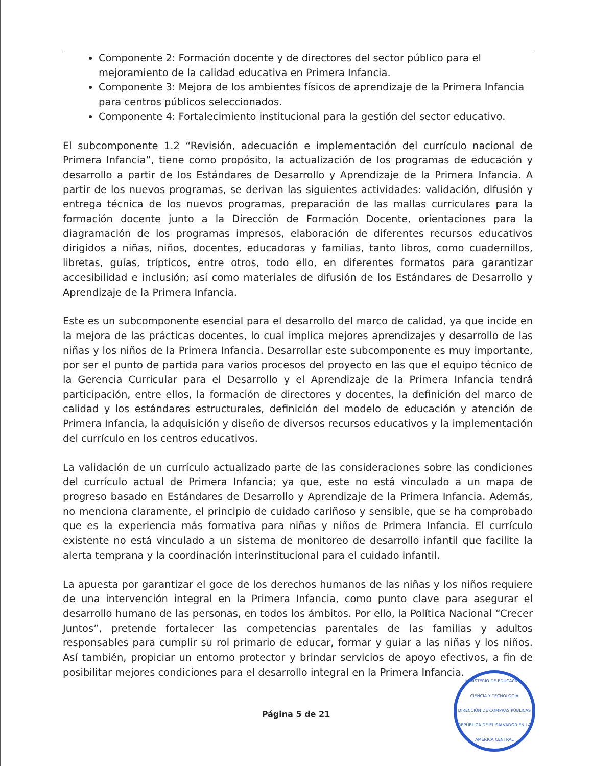Componente 2: Formación docente y de directores del sector público para el mejoramiento de la calidad educativa en Primera Infancia.
Componente 3: Mejora de los ambientes físicos de aprendizaje de la Primera Infancia para centros públicos seleccionados.
Componente 4: Fortalecimiento institucional para la gestión del sector educativo.
El subcomponente 1.2 “Revisión, adecuación e implementación del currículo nacional de Primera Infancia”, tiene como propósito, la actualización de los programas de educación y desarrollo a partir de los Estándares de Desarrollo y Aprendizaje de la Primera Infancia. A partir de los nuevos programas, se derivan las siguientes actividades: validación, difusión y entrega técnica de los nuevos programas, preparación de las mallas curriculares para la formación docente junto a la Dirección de Formación Docente, orientaciones para la diagramación de los programas impresos, elaboración de diferentes recursos educativos dirigidos a niñas, niños, docentes, educadoras y familias, tanto libros, como cuadernillos, libretas, guías, trípticos, entre otros, todo ello, en diferentes formatos para garantizar accesibilidad e inclusión; así como materiales de difusión de los Estándares de Desarrollo y Aprendizaje de la Primera Infancia.
Este es un subcomponente esencial para el desarrollo del marco de calidad, ya que incide en la mejora de las prácticas docentes, lo cual implica mejores aprendizajes y desarrollo de las niñas y los niños de la Primera Infancia. Desarrollar este subcomponente es muy importante, por ser el punto de partida para varios procesos del proyecto en las que el equipo técnico de la Gerencia Curricular para el Desarrollo y el Aprendizaje de la Primera Infancia tendrá participación, entre ellos, la formación de directores y docentes, la definición del marco de calidad y los estándares estructurales, definición del modelo de educación y atención de Primera Infancia, la adquisición y diseño de diversos recursos educativos y la implementación del currículo en los centros educativos.
La validación de un currículo actualizado parte de las consideraciones sobre las condiciones del currículo actual de Primera Infancia; ya que, este no está vinculado a un mapa de progreso basado en Estándares de Desarrollo y Aprendizaje de la Primera Infancia. Además, no menciona claramente, el principio de cuidado cariñoso y sensible, que se ha comprobado que es la experiencia más formativa para niñas y niños de Primera Infancia. El currículo existente no está vinculado a un sistema de monitoreo de desarrollo infantil que facilite la alerta temprana y la coordinación interinstitucional para el cuidado infantil.
La apuesta por garantizar el goce de los derechos humanos de las niñas y los niños requiere de una intervención integral en la Primera Infancia, como punto clave para asegurar el desarrollo humano de las personas, en todos los ámbitos. Por ello, la Política Nacional “Crecer Juntos”, pretende fortalecer las competencias parentales de las familias y adultos responsables para cumplir su rol primario de educar, formar y guiar a las niñas y los niños. Así también, propiciar un entorno protector y brindar servicios de apoyo efectivos, a fin de posibilitar mejores condiciones para el desarrollo integral en la Primera Infancia.
Página 5 de 21
MINISTERIO DE EDUCACIÓN, CIENCIA Y TECNOLOGÍA
DIRECCIÓN DE COMPRAS PÚBLICAS
REPÚBLICA DE EL SALVADOR EN LA AMÉRICA CENTRAL